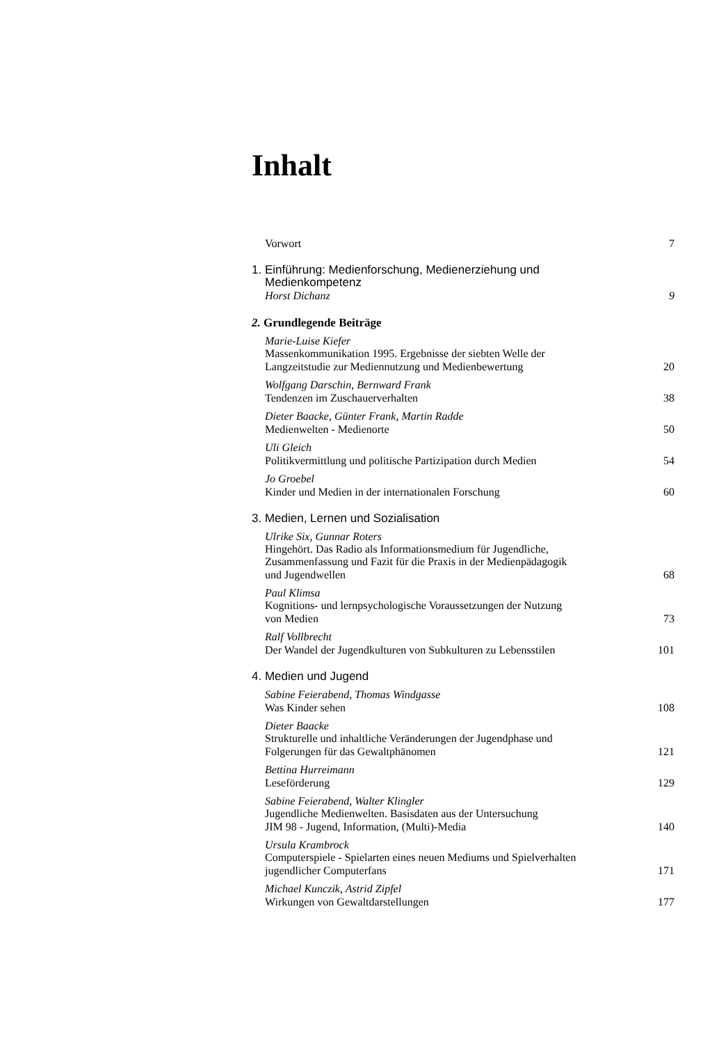Inhalt
Vorwort 7
1. Einführung: Medienforschung, Medienerziehung und
Medienkompetenz
Horst Dichanz 9
2. Grundlegende Beiträge
Marie-Luise Kiefer
Massenkommunikation 1995. Ergebnisse der siebten Welle der
Langzeitstudie zur Mediennutzung und Medienbewertung 20
Wolfgang Darschin, Bernward Frank
Tendenzen im Zuschauerverhalten 38
Dieter Baacke, Günter Frank, Martin Radde
Medienwelten - Medienorte 50
Uli Gleich
Politikvermittlung und politische Partizipation durch Medien 54
Jo Groebel
Kinder und Medien in der internationalen Forschung 60
3. Medien, Lernen und Sozialisation
Ulrike Six, Gunnar Roters
Hingehört. Das Radio als Informationsmedium für Jugendliche,
Zusammenfassung und Fazit für die Praxis in der Medienpädagogik
und Jugendwellen 68
Paul Klimsa
Kognitions- und lernpsychologische Voraussetzungen der Nutzung
von Medien 73
Ralf Vollbrecht
Der Wandel der Jugendkulturen von Subkulturen zu Lebensstilen 101
4. Medien und Jugend
Sabine Feierabend, Thomas Windgasse
Was Kinder sehen 108
Dieter Baacke
Strukturelle und inhaltliche Veränderungen der Jugendphase und
Folgerungen für das Gewaltphänomen 121
Bettina Hurreimann
Leseförderung 129
Sabine Feierabend, Walter Klingler
Jugendliche Medienwelten. Basisdaten aus der Untersuchung
JIM 98 - Jugend, Information, (Multi)-Media 140
Ursula Krambrock
Computerspiele - Spielarten eines neuen Mediums und Spielverhalten
jugendlicher Computerfans 171
Michael Kunczik, Astrid Zipfel
Wirkungen von Gewaltdarstellungen 177